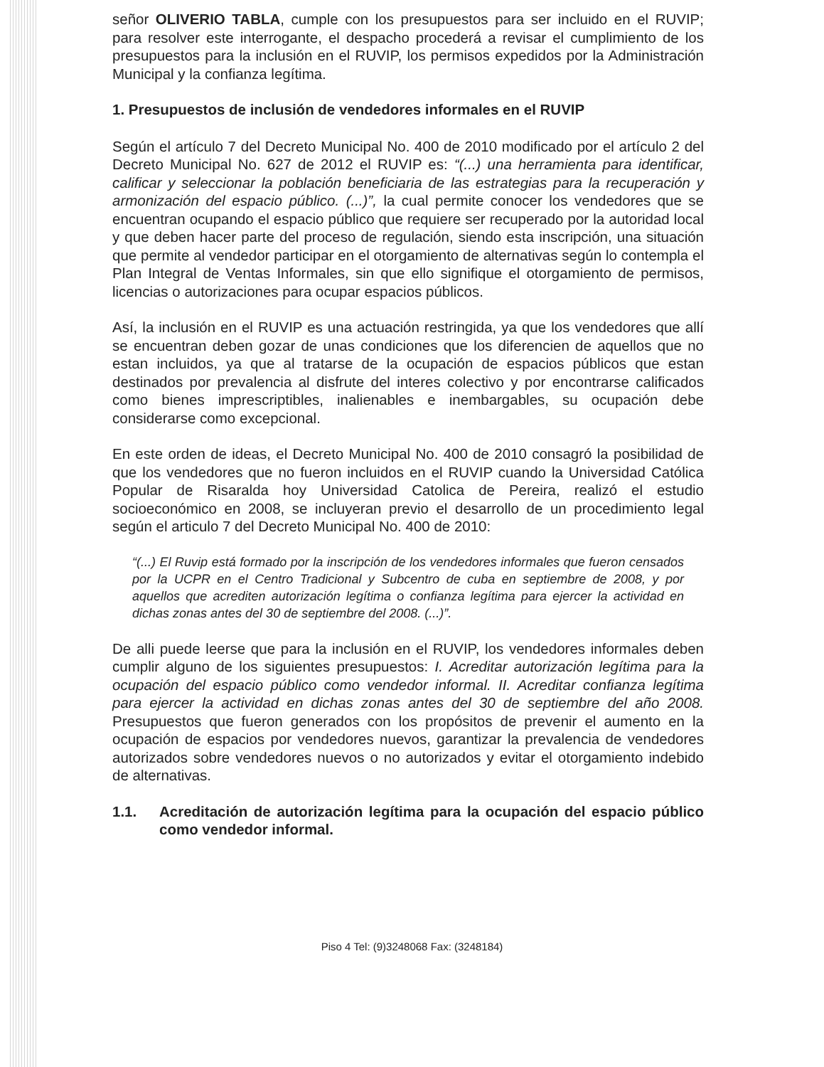señor OLIVERIO TABLA, cumple con los presupuestos para ser incluido en el RUVIP; para resolver este interrogante, el despacho procederá a revisar el cumplimiento de los presupuestos para la inclusión en el RUVIP, los permisos expedidos por la Administración Municipal y la confianza legítima.
1. Presupuestos de inclusión de vendedores informales en el RUVIP
Según el artículo 7 del Decreto Municipal No. 400 de 2010 modificado por el artículo 2 del Decreto Municipal No. 627 de 2012 el RUVIP es: “(...) una herramienta para identificar, calificar y seleccionar la población beneficiaria de las estrategias para la recuperación y armonización del espacio público. (...)”, la cual permite conocer los vendedores que se encuentran ocupando el espacio público que requiere ser recuperado por la autoridad local y que deben hacer parte del proceso de regulación, siendo esta inscripción, una situación que permite al vendedor participar en el otorgamiento de alternativas según lo contempla el Plan Integral de Ventas Informales, sin que ello signifique el otorgamiento de permisos, licencias o autorizaciones para ocupar espacios públicos.
Así, la inclusión en el RUVIP es una actuación restringida, ya que los vendedores que allí se encuentran deben gozar de unas condiciones que los diferencien de aquellos que no estan incluidos, ya que al tratarse de la ocupación de espacios públicos que estan destinados por prevalencia al disfrute del interes colectivo y por encontrarse calificados como bienes imprescriptibles, inalienables e inembargables, su ocupación debe considerarse como excepcional.
En este orden de ideas, el Decreto Municipal No. 400 de 2010 consagró la posibilidad de que los vendedores que no fueron incluidos en el RUVIP cuando la Universidad Católica Popular de Risaralda hoy Universidad Catolica de Pereira, realizó el estudio socioeconómico en 2008, se incluyeran previo el desarrollo de un procedimiento legal según el articulo 7 del Decreto Municipal No. 400 de 2010:
“(...) El Ruvip está formado por la inscripción de los vendedores informales que fueron censados por la UCPR en el Centro Tradicional y Subcentro de cuba en septiembre de 2008, y por aquellos que acrediten autorización legítima o confianza legítima para ejercer la actividad en dichas zonas antes del 30 de septiembre del 2008. (...)”.
De alli puede leerse que para la inclusión en el RUVIP, los vendedores informales deben cumplir alguno de los siguientes presupuestos: I. Acreditar autorización legítima para la ocupación del espacio público como vendedor informal. II. Acreditar confianza legítima para ejercer la actividad en dichas zonas antes del 30 de septiembre del año 2008. Presupuestos que fueron generados con los propósitos de prevenir el aumento en la ocupación de espacios por vendedores nuevos, garantizar la prevalencia de vendedores autorizados sobre vendedores nuevos o no autorizados y evitar el otorgamiento indebido de alternativas.
1.1. Acreditación de autorización legítima para la ocupación del espacio público como vendedor informal.
Piso 4 Tel: (9)3248068 Fax: (3248184)